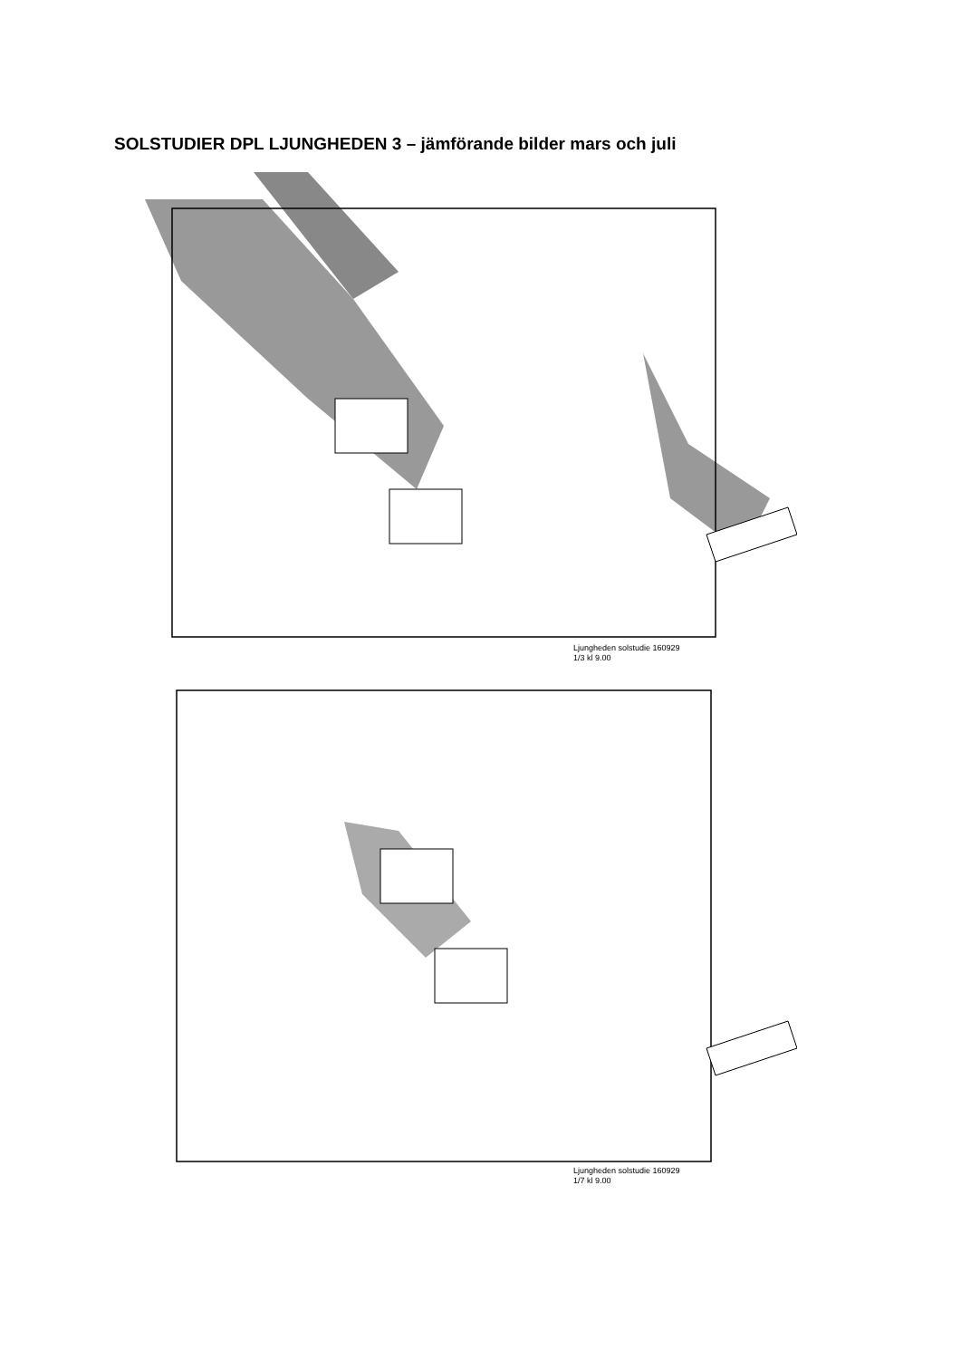SOLSTUDIER DPL LJUNGHEDEN 3 – jämförande bilder mars och juli
Ljungheden solstudie 160929
1/3 kl 9.00
Ljungheden solstudie 160929
1/7 kl 9.00